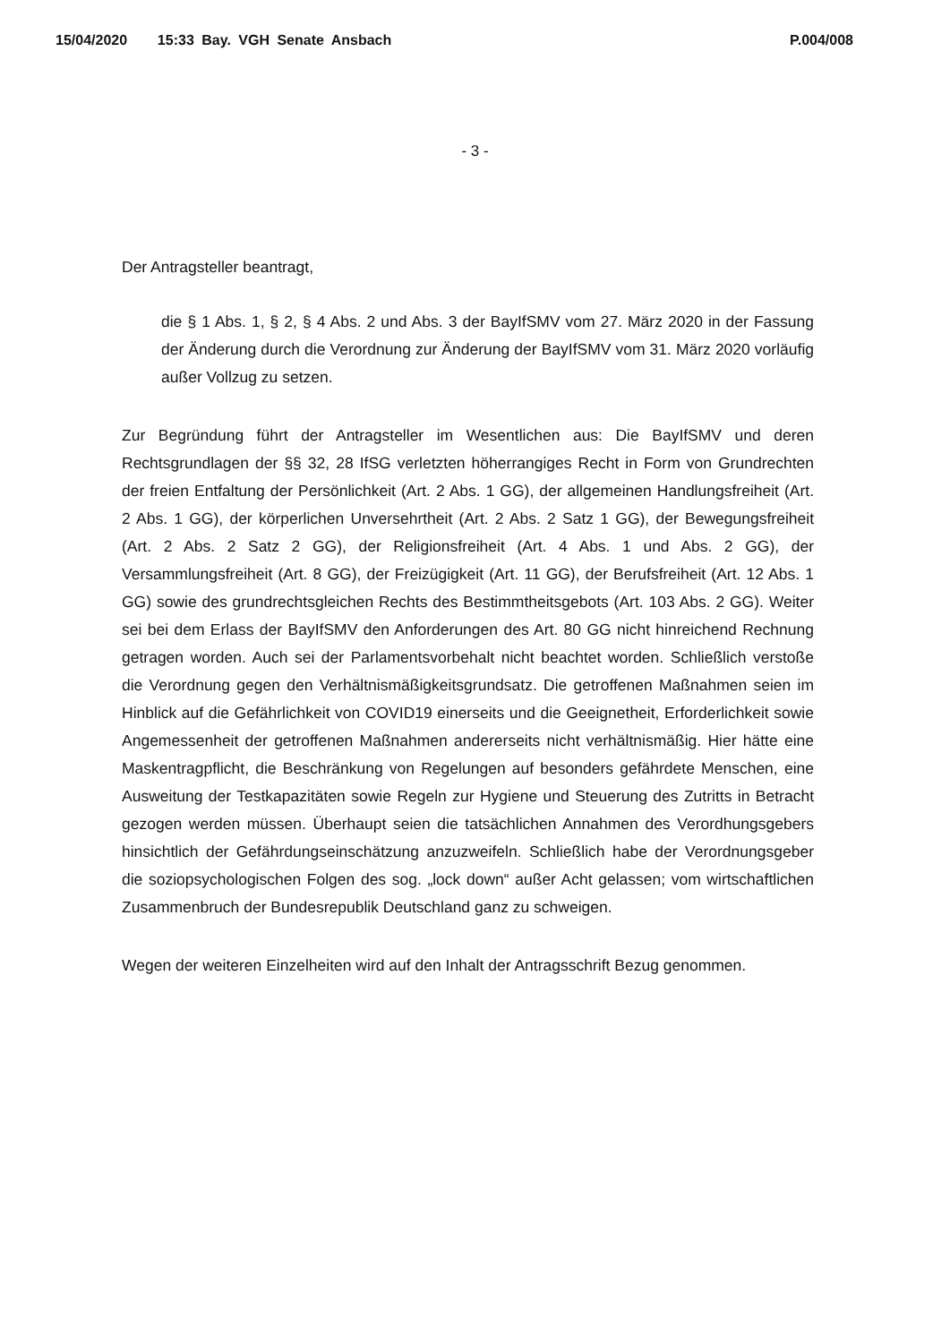15/04/2020 15:33 Bay. VGH Senate Ansbach P.004/008
- 3 -
Der Antragsteller beantragt,
die § 1 Abs. 1, § 2, § 4 Abs. 2 und Abs. 3 der BayIfSMV vom 27. März 2020 in der Fassung der Änderung durch die Verordnung zur Änderung der BayIfSMV vom 31. März 2020 vorläufig außer Vollzug zu setzen.
Zur Begründung führt der Antragsteller im Wesentlichen aus: Die BayIfSMV und deren Rechtsgrundlagen der §§ 32, 28 IfSG verletzten höherrangiges Recht in Form von Grundrechten der freien Entfaltung der Persönlichkeit (Art. 2 Abs. 1 GG), der allgemeinen Handlungsfreiheit (Art. 2 Abs. 1 GG), der körperlichen Unversehrtheit (Art. 2 Abs. 2 Satz 1 GG), der Bewegungsfreiheit (Art. 2 Abs. 2 Satz 2 GG), der Religionsfreiheit (Art. 4 Abs. 1 und Abs. 2 GG), der Versammlungsfreiheit (Art. 8 GG), der Freizügigkeit (Art. 11 GG), der Berufsfreiheit (Art. 12 Abs. 1 GG) sowie des grundrechtsgleichen Rechts des Bestimmtheitsgebots (Art. 103 Abs. 2 GG). Weiter sei bei dem Erlass der BayIfSMV den Anforderungen des Art. 80 GG nicht hinreichend Rechnung getragen worden. Auch sei der Parlamentsvorbehalt nicht beachtet worden. Schließlich verstoße die Verordnung gegen den Verhältnismäßigkeitsgrundsatz. Die getroffenen Maßnahmen seien im Hinblick auf die Gefährlichkeit von COVID19 einerseits und die Geeignetheit, Erforderlichkeit sowie Angemessenheit der getroffenen Maßnahmen andererseits nicht verhältnismäßig. Hier hätte eine Maskentragpflicht, die Beschränkung von Regelungen auf besonders gefährdete Menschen, eine Ausweitung der Testkapazitäten sowie Regeln zur Hygiene und Steuerung des Zutritts in Betracht gezogen werden müssen. Überhaupt seien die tatsächlichen Annahmen des Verordhungsgebers hinsichtlich der Gefährdungseinschätzung anzuzweifeln. Schließlich habe der Verordnungsgeber die soziopsychologischen Folgen des sog. „lock down“ außer Acht gelassen; vom wirtschaftlichen Zusammenbruch der Bundesrepublik Deutschland ganz zu schweigen.
Wegen der weiteren Einzelheiten wird auf den Inhalt der Antragsschrift Bezug genommen.